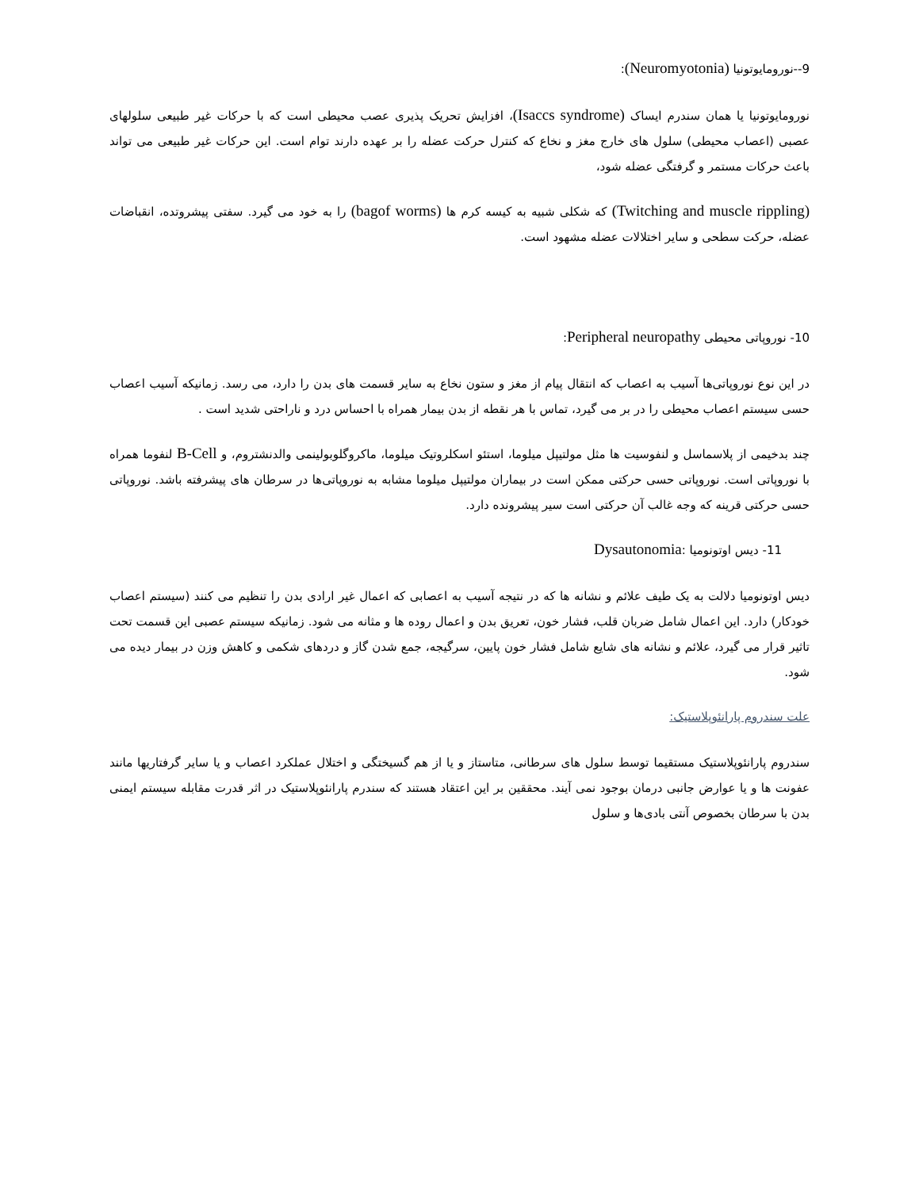9--نورومایوتونیا (Neuromyotonia):
نورومایوتونیا یا همان سندرم ایساک (Isaccs syndrome)، افزایش تحریک پذیری عصب محیطی است که با حرکات غیر طبیعی سلولهای عصبی (اعصاب محیطی) سلول های خارج مغز و نخاع که کنترل حرکت عضله را بر عهده دارند توام است. این حرکات غیر طبیعی می تواند باعث حرکات مستمر و گرفتگی عضله شود،
(Twitching and muscle rippling) که شکلی شبیه به کیسه کرم ها (bagof worms) را به خود می گیرد. سفتی پیشروتده، انقباضات عضله، حرکت سطحی و سایر اختلالات عضله مشهود است.
10- نوروپاتی محیطی Peripheral neuropathy:
در این نوع نوروپاتی‌ها آسیب به اعصاب که انتقال پیام از مغز و ستون نخاع به سایر قسمت های بدن را دارد، می رسد. زمانیکه آسیب اعصاب حسی سیستم اعصاب محیطی را در بر می گیرد، تماس با هر نقطه از بدن بیمار همراه با احساس درد و ناراحتی شدید است .
چند بدخیمی از پلاسماسل و لنفوسیت ها مثل مولتیپل میلوما، استئو اسکلروتیک میلوما، ماکروگلوبولینمی والدنشتروم، و B-Cell لنفوما همراه با نوروپاتی است. نوروپاتی حسی حرکتی ممکن است در بیماران مولتیپل میلوما مشابه به نوروپاتی‌ها در سرطان های پیشرفته باشد. نوروپاتی حسی حرکتی قرینه که وجه غالب آن حرکتی است سیر پیشرونده دارد.
11- دیس اوتونومیا :Dysautonomia
دیس اوتونومیا دلالت به یک طیف علائم و نشانه ها که در نتیجه آسیب به اعصابی که اعمال غیر ارادی بدن را تنظیم می کنند (سیستم اعصاب خودکار) دارد. این اعمال شامل ضربان قلب، فشار خون، تعریق بدن و اعمال روده ها و مثانه می شود. زمانیکه سیستم عصبی این قسمت تحت تاثیر قرار می گیرد، علائم و نشانه های شایع شامل فشار خون پایین، سرگیجه، جمع شدن گاز و دردهای شکمی و کاهش وزن در بیمار دیده می شود.
علت سندروم پارانئوپلاستیک:
سندروم پارانئوپلاستیک مستقیما توسط سلول های سرطانی، متاستاز و یا از هم گسیختگی و اختلال عملکرد اعصاب و یا سایر گرفتاریها مانند عفونت ها و یا عوارض جانبی درمان بوجود نمی آیند. محققین بر این اعتقاد هستند که سندرم پارانئوپلاستیک در اثر قدرت مقابله سیستم ایمنی بدن با سرطان بخصوص آنتی بادی‌ها و سلول